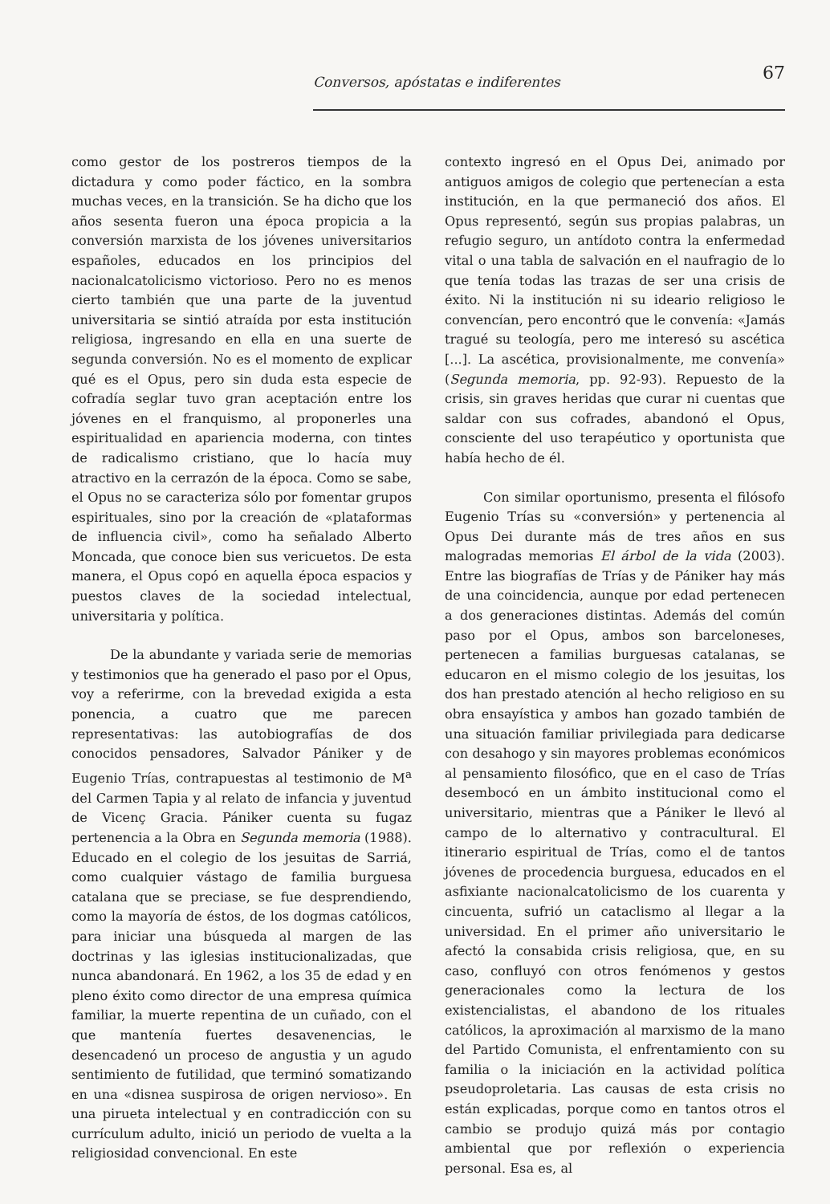Conversos, apóstatas e indiferentes 67
como gestor de los postreros tiempos de la dictadura y como poder fáctico, en la sombra muchas veces, en la transición. Se ha dicho que los años sesenta fueron una época propicia a la conversión marxista de los jóvenes universitarios españoles, educados en los principios del nacionalcatolicismo victorioso. Pero no es menos cierto también que una parte de la juventud universitaria se sintió atraída por esta institución religiosa, ingresando en ella en una suerte de segunda conversión. No es el momento de explicar qué es el Opus, pero sin duda esta especie de cofradía seglar tuvo gran aceptación entre los jóvenes en el franquismo, al proponerles una espiritualidad en apariencia moderna, con tintes de radicalismo cristiano, que lo hacía muy atractivo en la cerrazón de la época. Como se sabe, el Opus no se caracteriza sólo por fomentar grupos espirituales, sino por la creación de «plataformas de influencia civil», como ha señalado Alberto Moncada, que conoce bien sus vericuetos. De esta manera, el Opus copó en aquella época espacios y puestos claves de la sociedad intelectual, universitaria y política.
De la abundante y variada serie de memorias y testimonios que ha generado el paso por el Opus, voy a referirme, con la brevedad exigida a esta ponencia, a cuatro que me parecen representativas: las autobiografías de dos conocidos pensadores, Salvador Pániker y de Eugenio Trías, contrapuestas al testimonio de M<sup>a</sup> del Carmen Tapia y al relato de infancia y juventud de Vicenç Gracia. Pániker cuenta su fugaz pertenencia a la Obra en Segunda memoria (1988). Educado en el colegio de los jesuitas de Sarriá, como cualquier vástago de familia burguesa catalana que se preciase, se fue desprendiendo, como la mayoría de éstos, de los dogmas católicos, para iniciar una búsqueda al margen de las doctrinas y las iglesias institucionalizadas, que nunca abandonará. En 1962, a los 35 de edad y en pleno éxito como director de una empresa química familiar, la muerte repentina de un cuñado, con el que mantenía fuertes desavenencias, le desencadenó un proceso de angustia y un agudo sentimiento de futilidad, que terminó somatizando en una «disnea suspirosa de origen nervioso». En una pirueta intelectual y en contradicción con su currículum adulto, inició un periodo de vuelta a la religiosidad convencional. En este
contexto ingresó en el Opus Dei, animado por antiguos amigos de colegio que pertenecían a esta institución, en la que permaneció dos años. El Opus representó, según sus propias palabras, un refugio seguro, un antídoto contra la enfermedad vital o una tabla de salvación en el naufragio de lo que tenía todas las trazas de ser una crisis de éxito. Ni la institución ni su ideario religioso le convencían, pero encontró que le convenía: «Jamás tragué su teología, pero me interesó su ascética [...]. La ascética, provisionalmente, me convenía» (Segunda memoria, pp. 92-93). Repuesto de la crisis, sin graves heridas que curar ni cuentas que saldar con sus cofrades, abandonó el Opus, consciente del uso terapéutico y oportunista que había hecho de él.
Con similar oportunismo, presenta el filósofo Eugenio Trías su «conversión» y pertenencia al Opus Dei durante más de tres años en sus malogradas memorias El árbol de la vida (2003). Entre las biografías de Trías y de Pániker hay más de una coincidencia, aunque por edad pertenecen a dos generaciones distintas. Además del común paso por el Opus, ambos son barceloneses, pertenecen a familias burguesas catalanas, se educaron en el mismo colegio de los jesuitas, los dos han prestado atención al hecho religioso en su obra ensayística y ambos han gozado también de una situación familiar privilegiada para dedicarse con desahogo y sin mayores problemas económicos al pensamiento filosófico, que en el caso de Trías desembocó en un ámbito institucional como el universitario, mientras que a Pániker le llevó al campo de lo alternativo y contracultural. El itinerario espiritual de Trías, como el de tantos jóvenes de procedencia burguesa, educados en el asfixiante nacionalcatolicismo de los cuarenta y cincuenta, sufrió un cataclismo al llegar a la universidad. En el primer año universitario le afectó la consabida crisis religiosa, que, en su caso, confluyó con otros fenómenos y gestos generacionales como la lectura de los existencialistas, el abandono de los rituales católicos, la aproximación al marxismo de la mano del Partido Comunista, el enfrentamiento con su familia o la iniciación en la actividad política pseudoproletaria. Las causas de esta crisis no están explicadas, porque como en tantos otros el cambio se produjo quizá más por contagio ambiental que por reflexión o experiencia personal. Esa es, al